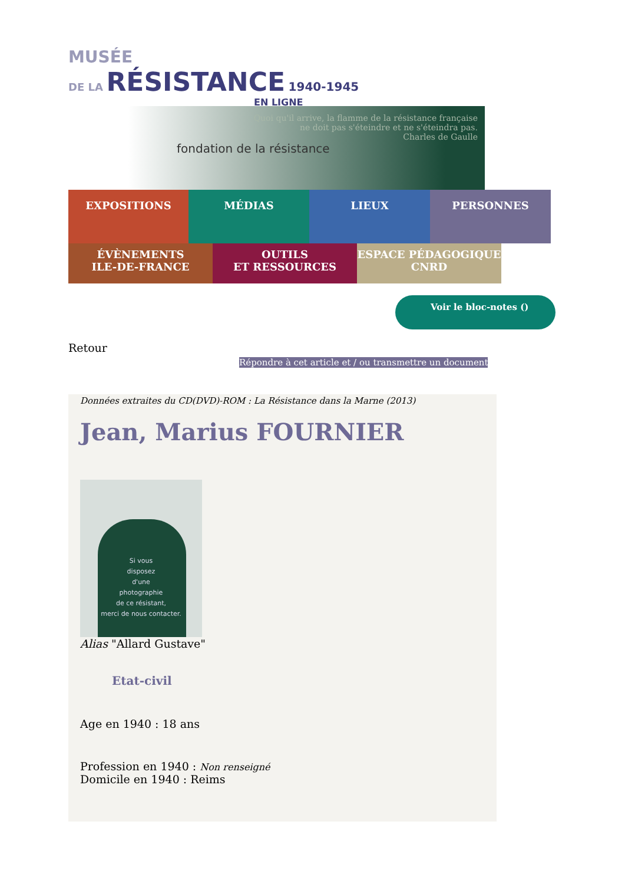MUSÉE
DE LA RÉSISTANCE 1940-1945
EN LIGNE
fondation de la résistance
Quoi qu'il arrive, la flamme de la résistance française
ne doit pas s'éteindre et ne s'éteindra pas.
Charles de Gaulle
EXPOSITIONS MÉDIAS LIEUX PERSONNES
ÉVÈNEMENTS
ILE-DE-FRANCE
OUTILS
ET RESSOURCES
ESPACE PÉDAGOGIQUE
CNRD
Voir le bloc-notes ()
Retour
Répondre à cet article et / ou transmettre un document
Données extraites du CD(DVD)-ROM : La Résistance dans la Marne (2013)
Jean, Marius FOURNIER
Si vous
disposez
d'une
photographie
de ce résistant,
merci de nous contacter.
Alias "Allard Gustave"
Etat-civil
Age en 1940 : 18 ans
Profession en 1940 : Non renseigné
Domicile en 1940 : Reims